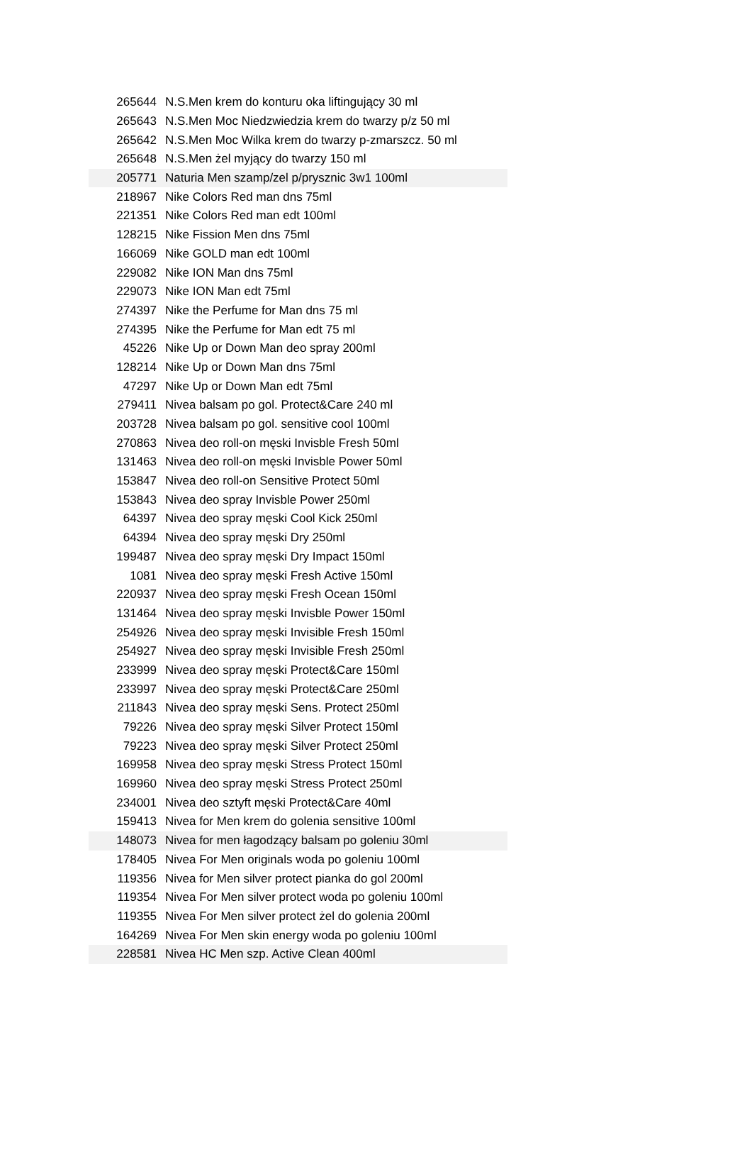| 265644 | N.S.Men krem do konturu oka liftingujący 30 ml |
| 265643 | N.S.Men Moc Niedzwiedzia krem do twarzy p/z 50 ml |
| 265642 | N.S.Men Moc Wilka krem do twarzy p-zmarszcz. 50 ml |
| 265648 | N.S.Men żel myjący do twarzy 150 ml |
| 205771 | Naturia Men szamp/zel p/prysznic 3w1 100ml |
| 218967 | Nike Colors Red man dns 75ml |
| 221351 | Nike Colors Red man edt 100ml |
| 128215 | Nike Fission Men dns 75ml |
| 166069 | Nike GOLD man edt 100ml |
| 229082 | Nike ION Man dns 75ml |
| 229073 | Nike ION Man edt 75ml |
| 274397 | Nike the Perfume for Man dns 75 ml |
| 274395 | Nike the Perfume for Man edt 75 ml |
| 45226 | Nike Up or Down Man deo spray 200ml |
| 128214 | Nike Up or Down Man dns 75ml |
| 47297 | Nike Up or Down Man edt 75ml |
| 279411 | Nivea balsam po gol. Protect&Care 240 ml |
| 203728 | Nivea balsam po gol. sensitive cool 100ml |
| 270863 | Nivea deo roll-on męski Invisble Fresh 50ml |
| 131463 | Nivea deo roll-on męski Invisble Power 50ml |
| 153847 | Nivea deo roll-on Sensitive Protect 50ml |
| 153843 | Nivea deo spray Invisble Power 250ml |
| 64397 | Nivea deo spray męski Cool Kick 250ml |
| 64394 | Nivea deo spray męski Dry 250ml |
| 199487 | Nivea deo spray męski Dry Impact 150ml |
| 1081 | Nivea deo spray męski Fresh Active 150ml |
| 220937 | Nivea deo spray męski Fresh Ocean 150ml |
| 131464 | Nivea deo spray męski Invisble Power 150ml |
| 254926 | Nivea deo spray męski Invisible Fresh 150ml |
| 254927 | Nivea deo spray męski Invisible Fresh 250ml |
| 233999 | Nivea deo spray męski Protect&Care 150ml |
| 233997 | Nivea deo spray męski Protect&Care 250ml |
| 211843 | Nivea deo spray męski Sens. Protect 250ml |
| 79226 | Nivea deo spray męski Silver Protect 150ml |
| 79223 | Nivea deo spray męski Silver Protect 250ml |
| 169958 | Nivea deo spray męski Stress Protect 150ml |
| 169960 | Nivea deo spray męski Stress Protect 250ml |
| 234001 | Nivea deo sztyft męski Protect&Care 40ml |
| 159413 | Nivea for Men krem do golenia sensitive 100ml |
| 148073 | Nivea for men łagodzący balsam po goleniu 30ml |
| 178405 | Nivea For Men originals woda po goleniu 100ml |
| 119356 | Nivea for Men silver protect pianka do gol 200ml |
| 119354 | Nivea For Men silver protect woda po goleniu 100ml |
| 119355 | Nivea For Men silver protect żel do golenia 200ml |
| 164269 | Nivea For Men skin energy woda po goleniu 100ml |
| 228581 | Nivea HC Men szp. Active Clean 400ml |